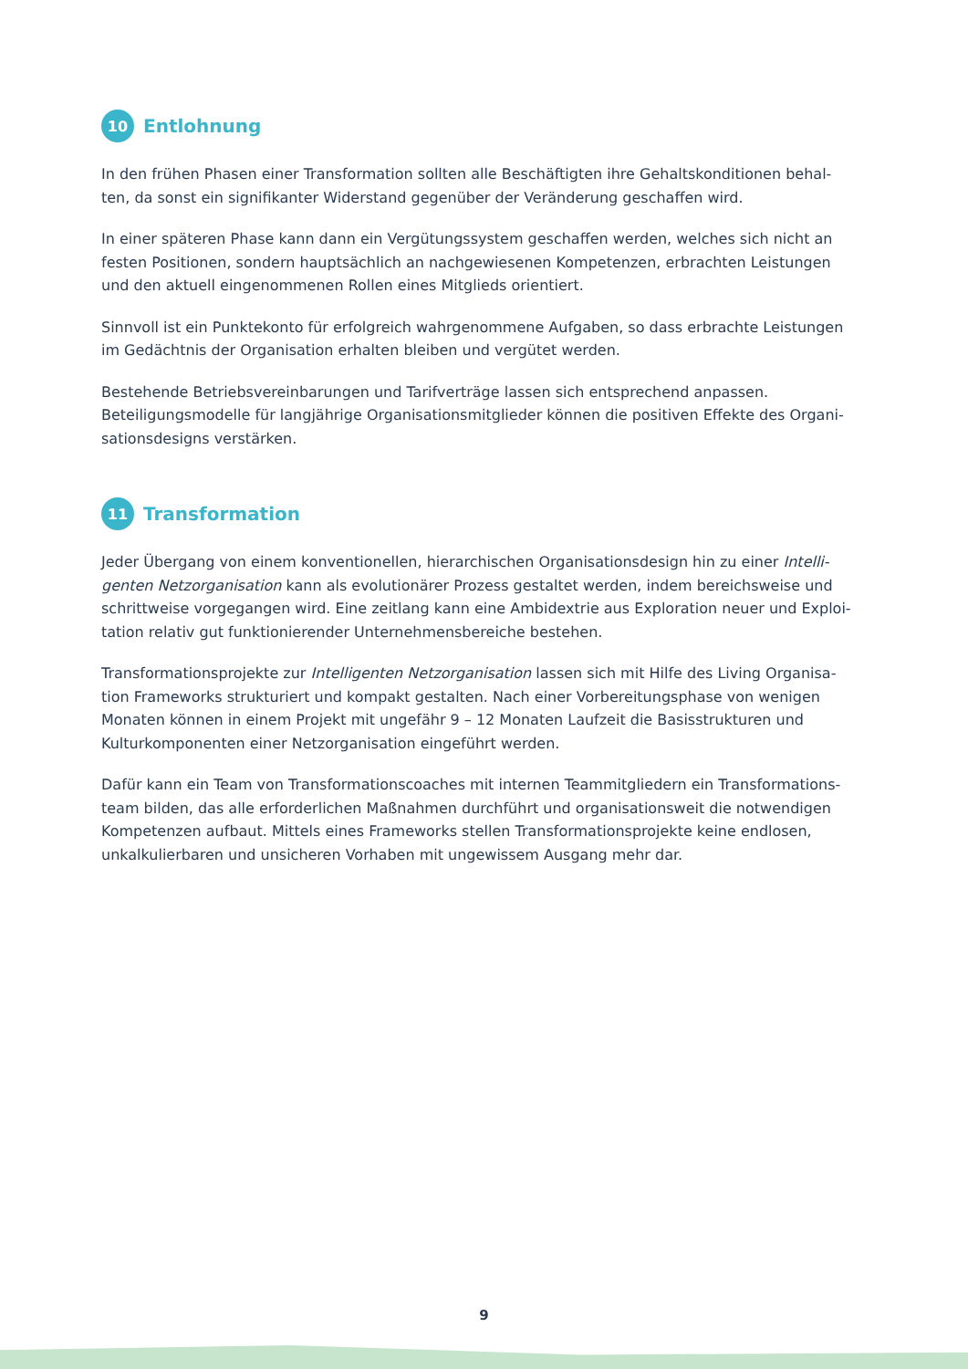10 Entlohnung
In den frühen Phasen einer Transformation sollten alle Beschäftigten ihre Gehaltskonditionen behal-ten, da sonst ein signifikanter Widerstand gegenüber der Veränderung geschaffen wird.
In einer späteren Phase kann dann ein Vergütungssystem geschaffen werden, welches sich nicht an festen Positionen, sondern hauptsächlich an nachgewiesenen Kompetenzen, erbrachten Leistungen und den aktuell eingenommenen Rollen eines Mitglieds orientiert.
Sinnvoll ist ein Punktekonto für erfolgreich wahrgenommene Aufgaben, so dass erbrachte Leistungen im Gedächtnis der Organisation erhalten bleiben und vergütet werden.
Bestehende Betriebsvereinbarungen und Tarifverträge lassen sich entsprechend anpassen. Beteiligungsmodelle für langjährige Organisationsmitglieder können die positiven Effekte des Organi-sationsdesigns verstärken.
11 Transformation
Jeder Übergang von einem konventionellen, hierarchischen Organisationsdesign hin zu einer Intelli-genten Netzorganisation kann als evolutionärer Prozess gestaltet werden, indem bereichsweise und schrittweise vorgegangen wird. Eine zeitlang kann eine Ambidextrie aus Exploration neuer und Exploi-tation relativ gut funktionierender Unternehmensbereiche bestehen.
Transformationsprojekte zur Intelligenten Netzorganisation lassen sich mit Hilfe des Living Organisa-tion Frameworks strukturiert und kompakt gestalten. Nach einer Vorbereitungsphase von wenigen Monaten können in einem Projekt mit ungefähr 9 – 12 Monaten Laufzeit die Basisstrukturen und Kulturkomponenten einer Netzorganisation eingeführt werden.
Dafür kann ein Team von Transformationscoaches mit internen Teammitgliedern ein Transformations-team bilden, das alle erforderlichen Maßnahmen durchführt und organisationsweit die notwendigen Kompetenzen aufbaut. Mittels eines Frameworks stellen Transformationsprojekte keine endlosen, unkalkulierbaren und unsicheren Vorhaben mit ungewissem Ausgang mehr dar.
9